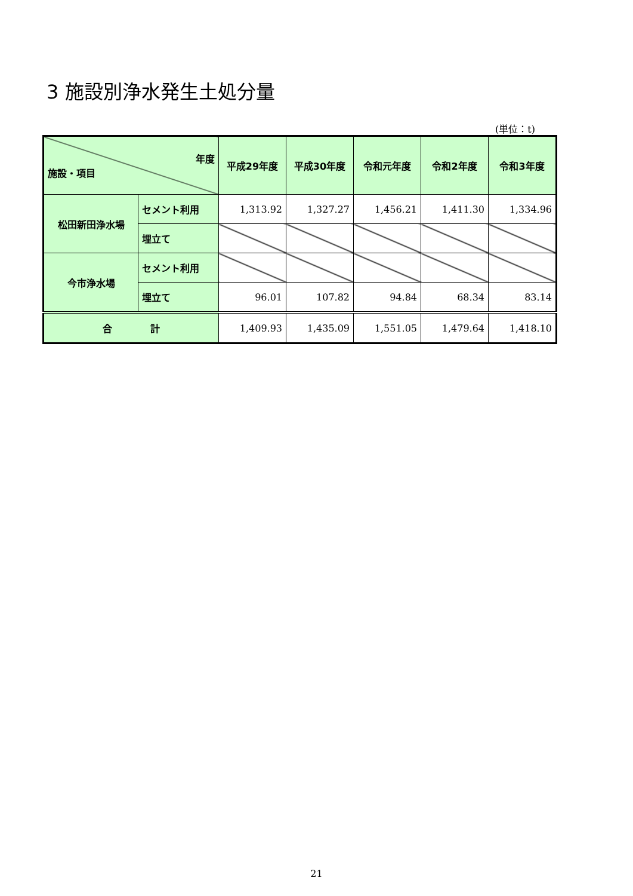3 施設別浄水発生土処分量
(単位：t)
| 年度 施設・項目 | | 平成29年度 | 平成30年度 | 令和元年度 | 令和2年度 | 令和3年度 |
| 松田新田浄水場 | セメント利用 | 1,313.92 | 1,327.27 | 1,456.21 | 1,411.30 | 1,334.96 |
| | 埋立て | | | | | |
| 今市浄水場 | セメント利用 | | | | | |
| | 埋立て | 96.01 | 107.82 | 94.84 | 68.34 | 83.14 |
| 合 計 | | 1,409.93 | 1,435.09 | 1,551.05 | 1,479.64 | 1,418.10 |
21